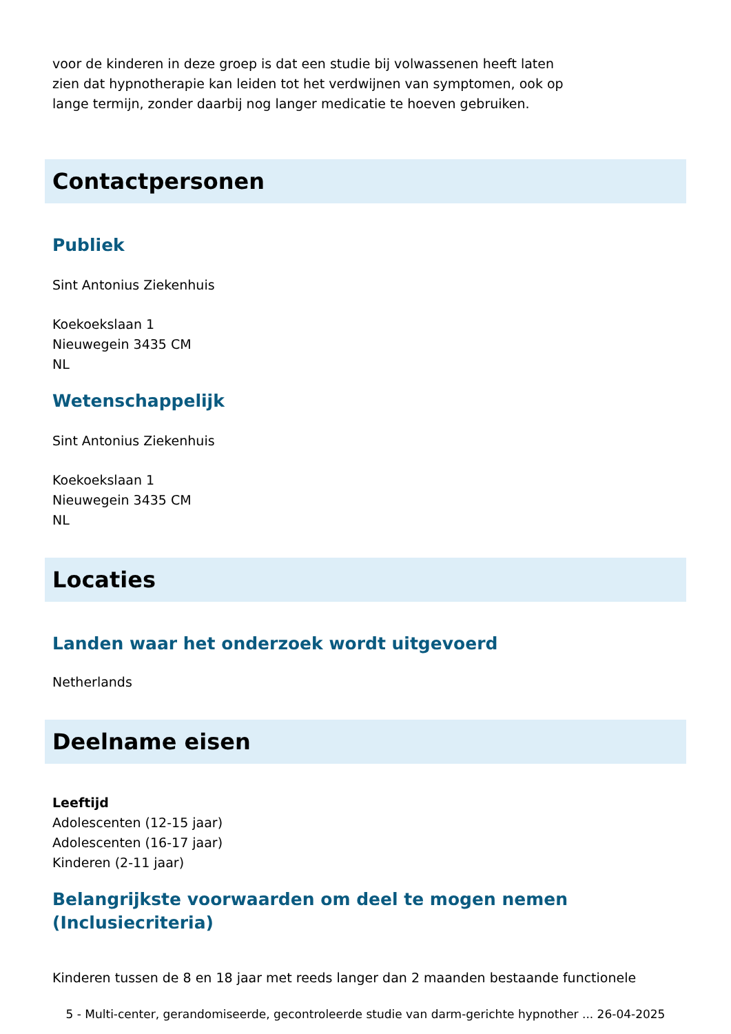voor de kinderen in deze groep is dat een studie bij volwassenen heeft laten
zien dat hypnotherapie kan leiden tot het verdwijnen van symptomen, ook op
lange termijn, zonder daarbij nog langer medicatie te hoeven gebruiken.
Contactpersonen
Publiek
Sint Antonius Ziekenhuis
Koekoekslaan 1
Nieuwegein 3435 CM
NL
Wetenschappelijk
Sint Antonius Ziekenhuis
Koekoekslaan 1
Nieuwegein 3435 CM
NL
Locaties
Landen waar het onderzoek wordt uitgevoerd
Netherlands
Deelname eisen
Leeftijd
Adolescenten (12-15 jaar)
Adolescenten (16-17 jaar)
Kinderen (2-11 jaar)
Belangrijkste voorwaarden om deel te mogen nemen
(Inclusiecriteria)
Kinderen tussen de 8 en 18 jaar met reeds langer dan 2 maanden bestaande functionele
5 - Multi-center, gerandomiseerde, gecontroleerde studie van darm-gerichte hypnother ... 26-04-2025